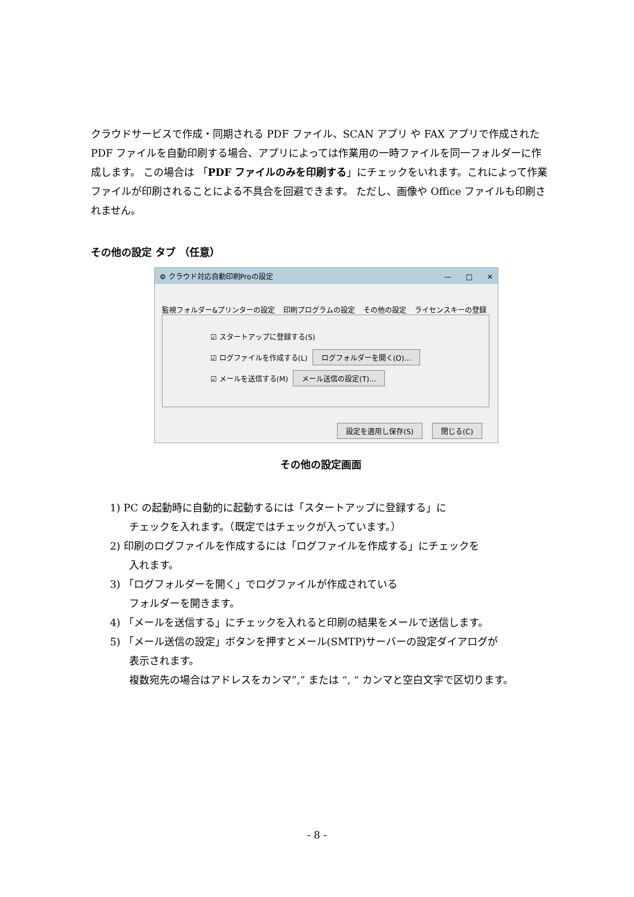クラウドサービスで作成・同期される PDF ファイル、SCAN アプリ や FAX アプリで作成された PDF ファイルを自動印刷する場合、アプリによっては作業用の一時ファイルを同一フォルダーに作成します。 この場合は 「PDF ファイルのみを印刷する」にチェックをいれます。これによって作業ファイルが印刷されることによる不具合を回避できます。 ただし、画像や Office ファイルも印刷されません。
その他の設定 タブ （任意）
⚙ クラウド対応自動印刷Proの設定 —　　□　　✕
監視フォルダー&プリンターの設定 印刷プログラムの設定 その他の設定 ライセンスキーの登録
☑ スタートアップに登録する(S)
☑ ログファイルを作成する(L) ログフォルダーを開く(O)...
☑ メールを送信する(M) メール送信の設定(T)...
設定を適用し保存(S) 閉じる(C)
その他の設定画面
1) PC の起動時に自動的に起動するには「スタートアップに登録する」に
チェックを入れます。（既定ではチェックが入っています。）
2) 印刷のログファイルを作成するには「ログファイルを作成する」にチェックを
入れます。
3) 「ログフォルダーを開く」でログファイルが作成されている
フォルダーを開きます。
4) 「メールを送信する」にチェックを入れると印刷の結果をメールで送信します。
5) 「メール送信の設定」ボタンを押すとメール(SMTP)サーバーの設定ダイアログが
表示されます。
複数宛先の場合はアドレスをカンマ”,” または “, “ カンマと空白文字で区切ります。
- 8 -